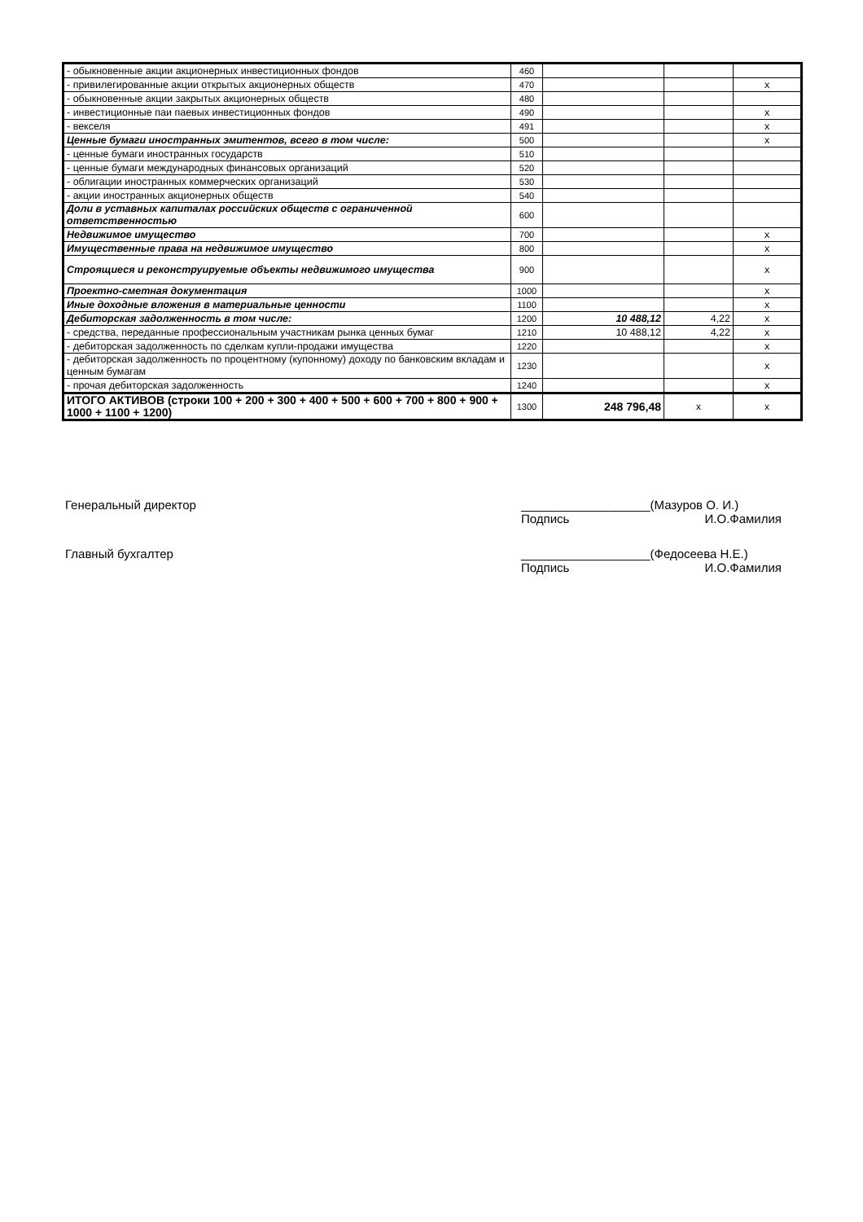| - обыкновенные акции акционерных инвестиционных фондов | 460 | | | |
| - привилегированные акции открытых акционерных обществ | 470 | | | x |
| - обыкновенные акции закрытых акционерных обществ | 480 | | | |
| - инвестиционные паи паевых инвестиционных фондов | 490 | | | x |
| - векселя | 491 | | | x |
| Ценные бумаги иностранных эмитентов, всего в том числе: | 500 | | | x |
| - ценные бумаги иностранных государств | 510 | | | |
| - ценные бумаги международных финансовых организаций | 520 | | | |
| - облигации иностранных коммерческих организаций | 530 | | | |
| - акции иностранных акционерных обществ | 540 | | | |
| Доли в уставных капиталах российских обществ с ограниченной ответственностью | 600 | | | |
| Недвижимое имущество | 700 | | | x |
| Имущественные права на недвижимое имущество | 800 | | | x |
| Строящиеся и реконструируемые объекты недвижимого имущества | 900 | | | x |
| Проектно-сметная документация | 1000 | | | x |
| Иные доходные вложения в материальные ценности | 1100 | | | x |
| Дебиторская задолженность в том числе: | 1200 | 10 488,12 | 4,22 | x |
| - средства, переданные профессиональным участникам рынка ценных бумаг | 1210 | 10 488,12 | 4,22 | x |
| - дебиторская задолженность по сделкам купли-продажи имущества | 1220 | | | x |
| - дебиторская задолженность по процентному (купонному) доходу по банковским вкладам и ценным бумагам | 1230 | | | x |
| - прочая дебиторская задолженность | 1240 | | | x |
| ИТОГО АКТИВОВ (строки 100 + 200 + 300 + 400 + 500 + 600 + 700 + 800 + 900 + 1000 + 1100 + 1200) | 1300 | 248 796,48 | x | x |
Генеральный директор ___________________(Мазуров О. И.)
Подпись И.О.Фамилия
Главный бухгалтер ___________________(Федосеева Н.Е.)
Подпись И.О.Фамилия